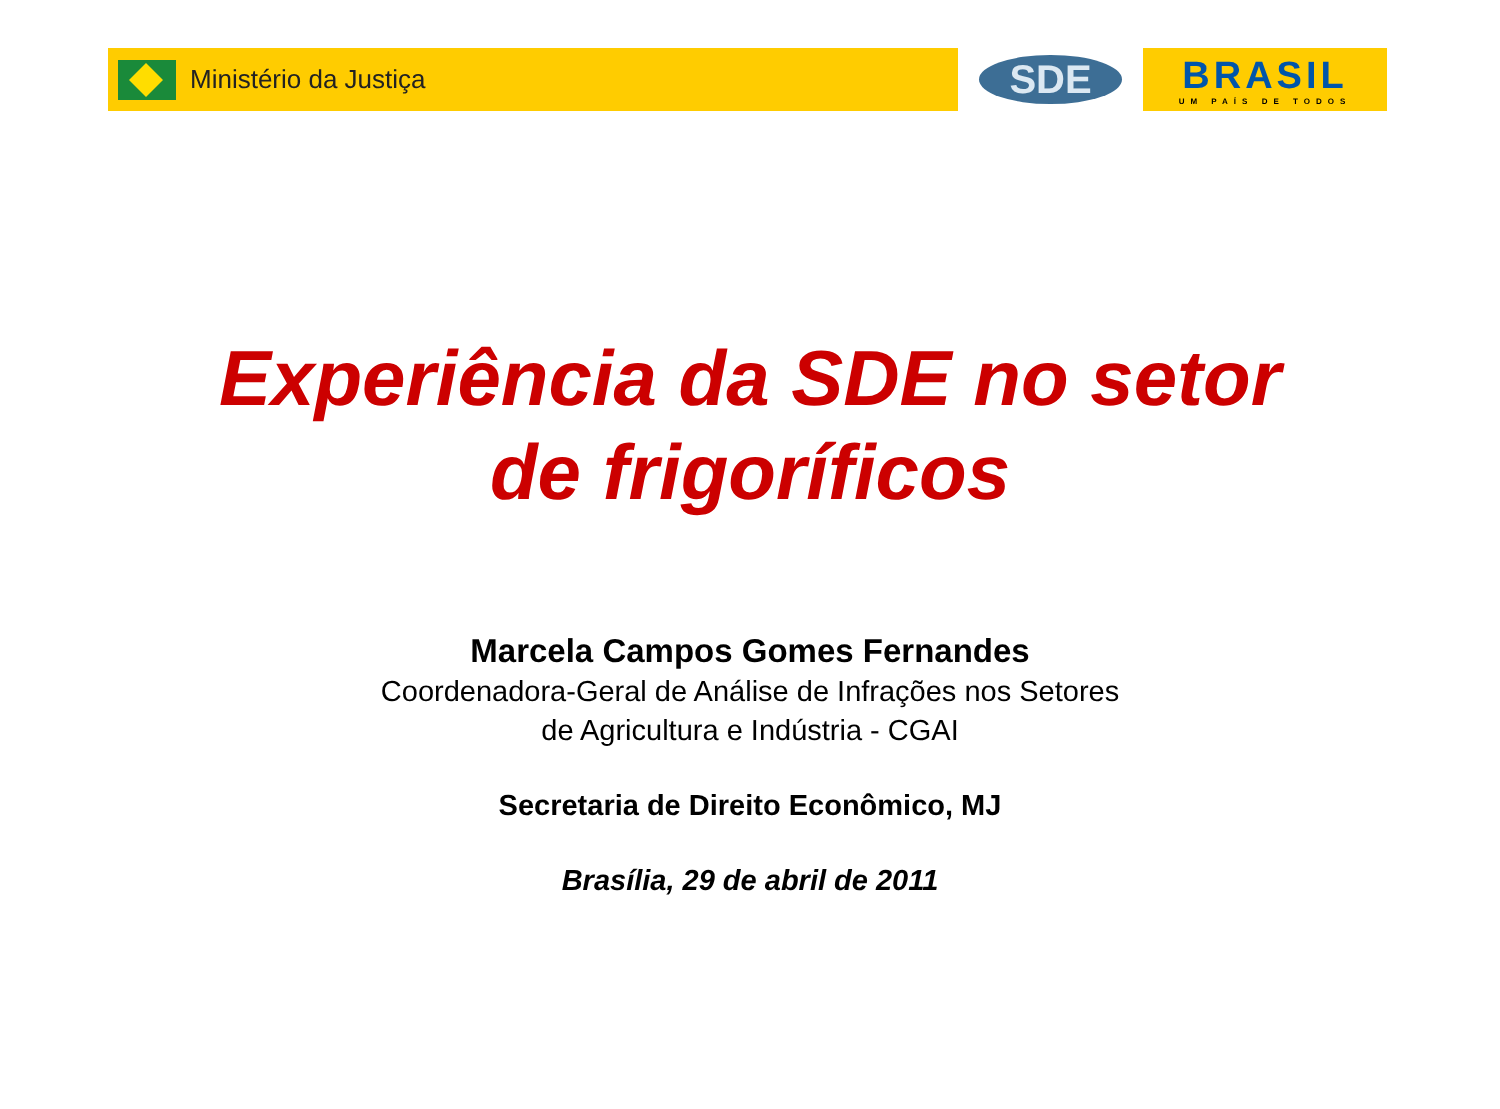Ministério da Justiça
SDE BRASIL
UM PAÍS DE TODOS
Experiência da SDE no setor
de frigoríficos
Marcela Campos Gomes Fernandes
Coordenadora-Geral de Análise de Infrações nos Setores
de Agricultura e Indústria - CGAI
Secretaria de Direito Econômico, MJ
Brasília, 29 de abril de 2011